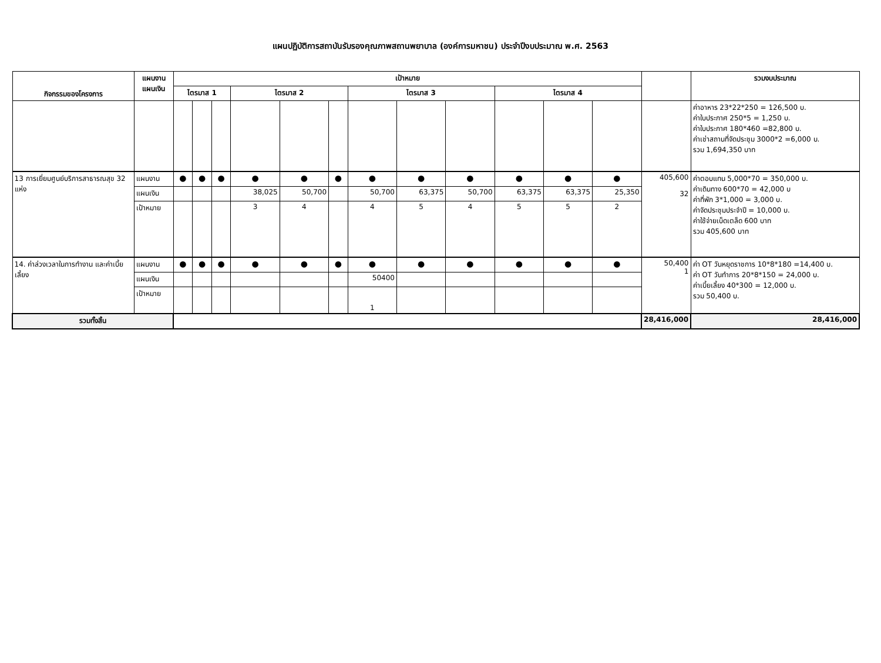แผนปฏิบัติการสถาบันรับรองคุณภาพสถานพยาบาล (องค์การมหาชน) ประจำปีงบประมาณ พ.ศ. 2563
| กิจกรรมของโครงการ | แผนงาน แผนเงิน | เป้าหมาย | | | | | | | | | | | | | รวมงบประมาณ |
| --- | --- | --- | --- | --- | --- | --- | --- | --- | --- | --- | --- | --- | --- | --- | --- |
| | | ไตรมาส 1 | | | ไตรมาส 2 | | | ไตรมาส 3 | | | ไตรมาส 4 | | | | |
| | | | | | | | | | | | | | | | ค่าอาหาร 23*22*250 = 126,500 บ. ค่าใบประกาศ 250*5 = 1,250 บ. ค่าใบประกาศ 180*460 =82,800 บ. ค่าเช่าสถานที่จัดประชุม 3000*2 =6,000 บ. รวม 1,694,350 บาท |
| 13 การเยี่ยมศูนย์บริการสาธารณสุข 32 แห่ง | แผนงาน | ● | ● | ● | ● | ● | ● | ● | ● | ● | ● | ● | ● | 405,600 32 | ค่าตอบแทน 5,000*70 = 350,000 บ. ค่าเดินทาง 600*70 = 42,000 บ ค่าที่พัก 3*1,000 = 3,000 บ. ค่าจัดประชุมประจำปี = 10,000 บ. ค่าใช้จ่ายเบ็ดเตล็ด 600 บาท รวม 405,600 บาท |
| | แผนเงิน | | | | 38,025 | 50,700 | | 50,700 | 63,375 | 50,700 | 63,375 | 63,375 | 25,350 | | |
| | เป้าหมาย | | | | 3 | 4 | | 4 | 5 | 4 | 5 | 5 | 2 | | |
| 14. ค่าล่วงเวลาในการทำงาน และค่าเบี้ยเลี้ยง | แผนงาน | ● | ● | ● | ● | ● | ● | ● | ● | ● | ● | ● | ● | 50,400 1 | ค่า OT วันหยุดราชการ 10*8*180 =14,400 บ. ค่า OT วันทำการ 20*8*150 = 24,000 บ. ค่าเบี้ยเลี้ยง 40*300 = 12,000 บ. รวม 50,400 บ. |
| | แผนเงิน | | | | | | | 50400 | | | | | | | |
| | เป้าหมาย | | | | | | | 1 | | | | | | | |
| รวมทั้งสิ้น | | | | | | | | | | | | | | 28,416,000 | 28,416,000 |